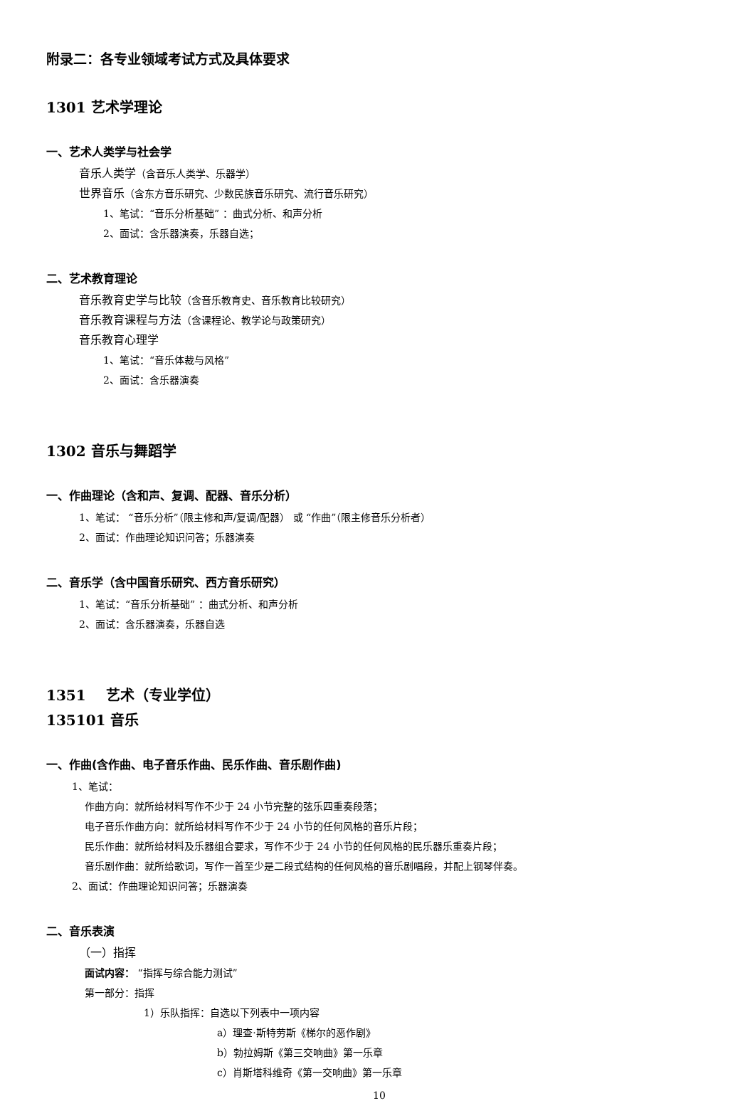附录二：各专业领域考试方式及具体要求
1301 艺术学理论
一、艺术人类学与社会学
音乐人类学（含音乐人类学、乐器学）
世界音乐（含东方音乐研究、少数民族音乐研究、流行音乐研究）
1、笔试：“音乐分析基础” ：曲式分析、和声分析
2、面试：含乐器演奏，乐器自选；
二、艺术教育理论
音乐教育史学与比较（含音乐教育史、音乐教育比较研究）
音乐教育课程与方法（含课程论、教学论与政策研究）
音乐教育心理学
1、笔试：“音乐体裁与风格”
2、面试：含乐器演奏
1302 音乐与舞蹈学
一、作曲理论（含和声、复调、配器、音乐分析）
1、笔试： “音乐分析”（限主修和声/复调/配器） 或 “作曲”（限主修音乐分析者）
2、面试：作曲理论知识问答；乐器演奏
二、音乐学（含中国音乐研究、西方音乐研究）
1、笔试：“音乐分析基础” ：曲式分析、和声分析
2、面试：含乐器演奏，乐器自选
1351 艺术（专业学位）
135101 音乐
一、作曲(含作曲、电子音乐作曲、民乐作曲、音乐剧作曲)
1、笔试：
作曲方向：就所给材料写作不少于 24 小节完整的弦乐四重奏段落；
电子音乐作曲方向：就所给材料写作不少于 24 小节的任何风格的音乐片段；
民乐作曲：就所给材料及乐器组合要求，写作不少于 24 小节的任何风格的民乐器乐重奏片段；
音乐剧作曲：就所给歌词，写作一首至少是二段式结构的任何风格的音乐剧唱段，并配上钢琴伴奏。
2、面试：作曲理论知识问答；乐器演奏
二、音乐表演
（一）指挥
面试内容： “指挥与综合能力测试”
第一部分：指挥
1）乐队指挥：自选以下列表中一项内容
a）理查·斯特劳斯《梯尔的恶作剧》
b）勃拉姆斯《第三交响曲》第一乐章
c）肖斯塔科维奇《第一交响曲》第一乐章
10